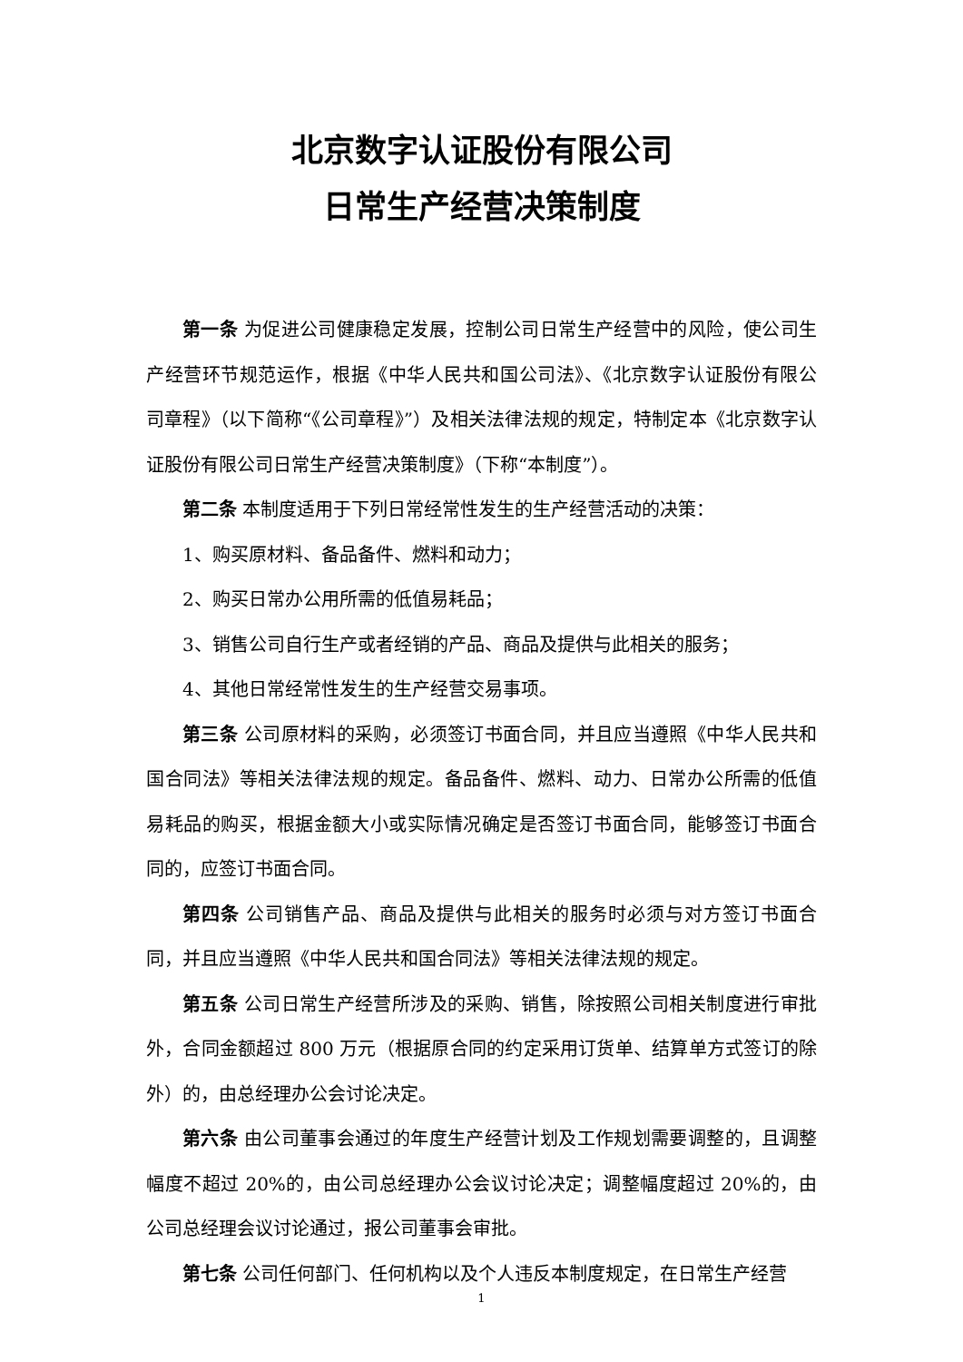北京数字认证股份有限公司
日常生产经营决策制度
第一条 为促进公司健康稳定发展，控制公司日常生产经营中的风险，使公司生产经营环节规范运作，根据《中华人民共和国公司法》、《北京数字认证股份有限公司章程》（以下简称“《公司章程》”）及相关法律法规的规定，特制定本《北京数字认证股份有限公司日常生产经营决策制度》（下称“本制度”）。
第二条 本制度适用于下列日常经常性发生的生产经营活动的决策：
1、购买原材料、备品备件、燃料和动力；
2、购买日常办公用所需的低值易耗品；
3、销售公司自行生产或者经销的产品、商品及提供与此相关的服务；
4、其他日常经常性发生的生产经营交易事项。
第三条 公司原材料的采购，必须签订书面合同，并且应当遵照《中华人民共和国合同法》等相关法律法规的规定。备品备件、燃料、动力、日常办公所需的低值易耗品的购买，根据金额大小或实际情况确定是否签订书面合同，能够签订书面合同的，应签订书面合同。
第四条 公司销售产品、商品及提供与此相关的服务时必须与对方签订书面合同，并且应当遵照《中华人民共和国合同法》等相关法律法规的规定。
第五条 公司日常生产经营所涉及的采购、销售，除按照公司相关制度进行审批外，合同金额超过 800 万元（根据原合同的约定采用订货单、结算单方式签订的除外）的，由总经理办公会讨论决定。
第六条 由公司董事会通过的年度生产经营计划及工作规划需要调整的，且调整幅度不超过 20%的，由公司总经理办公会议讨论决定；调整幅度超过 20%的，由公司总经理会议讨论通过，报公司董事会审批。
第七条 公司任何部门、任何机构以及个人违反本制度规定，在日常生产经营
1